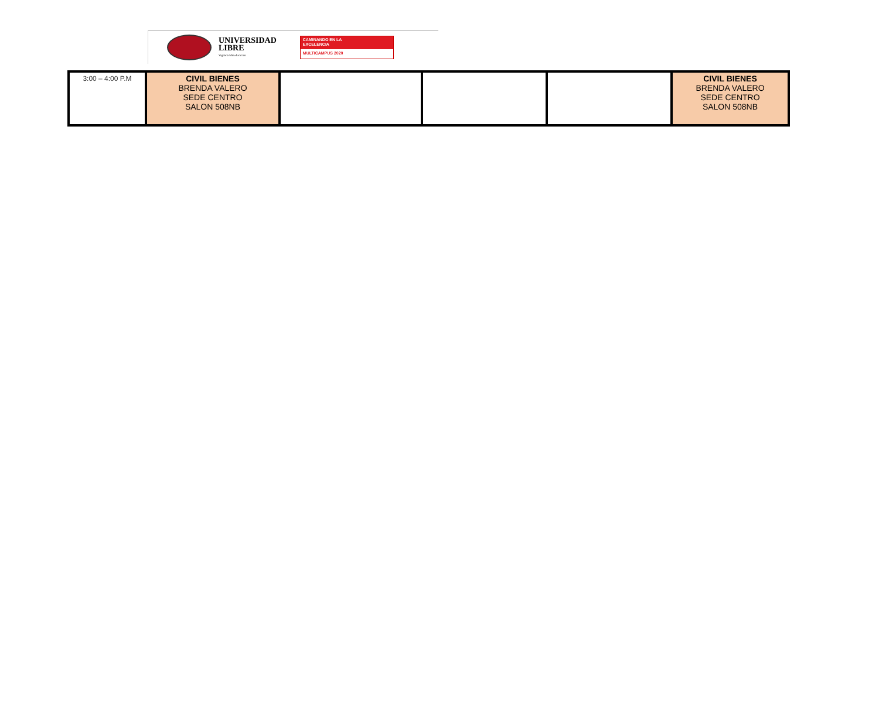UNIVERSIDAD
LIBRE
Vigilada Mineducación
CAMINANDO EN LA
EXCELENCIA
MULTICAMPUS 2020
| 3:00 – 4:00 P.M | CIVIL BIENES BRENDA VALERO SEDE CENTRO SALON 508NB | | | | CIVIL BIENES BRENDA VALERO SEDE CENTRO SALON 508NB |